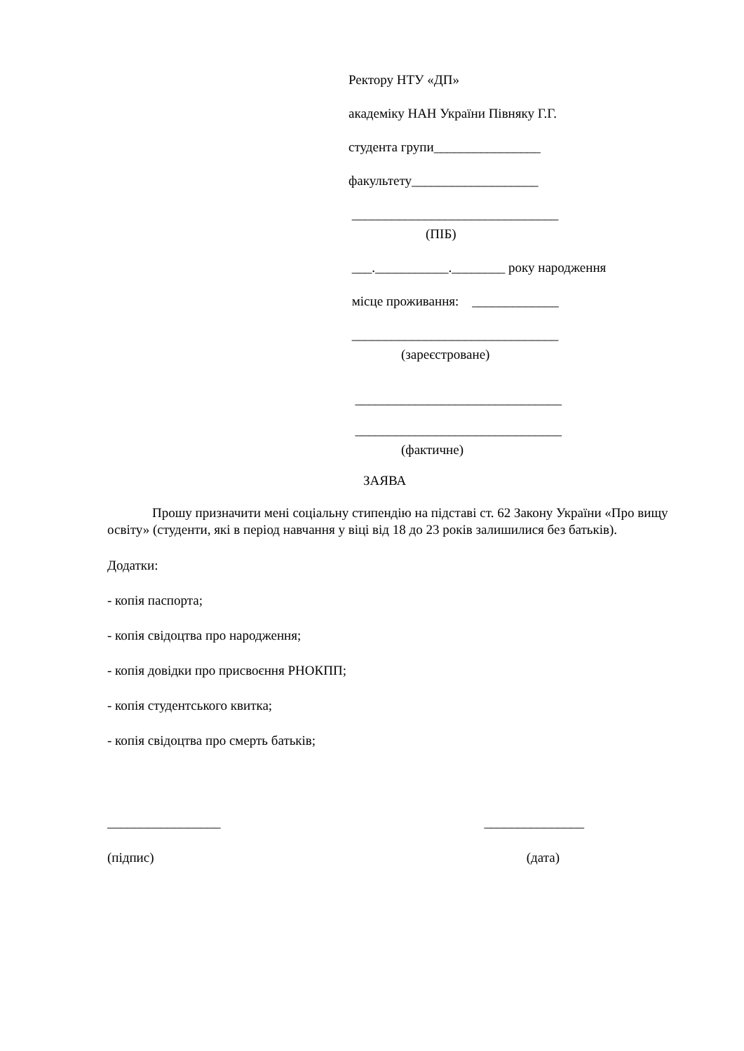Ректору НТУ «ДП»
академіку НАН України Півняку Г.Г.
студента групи________________
факультету___________________
_______________________________
(ПІБ)
___.___________.________ року народження
місце проживання: _____________
_______________________________
(зареєстроване)
_______________________________
_______________________________
(фактичне)
ЗАЯВА
Прошу призначити мені соціальну стипендію на підставі ст. 62 Закону України «Про вищу освіту» (студенти, які в період навчання у віці від 18 до 23 років залишилися без батьків).
Додатки:
- копія паспорта;
- копія свідоцтва про народження;
- копія довідки про присвоєння РНОКПП;
- копія студентського квитка;
- копія свідоцтва про смерть батьків;
_________________ _______________
(підпис) (дата)